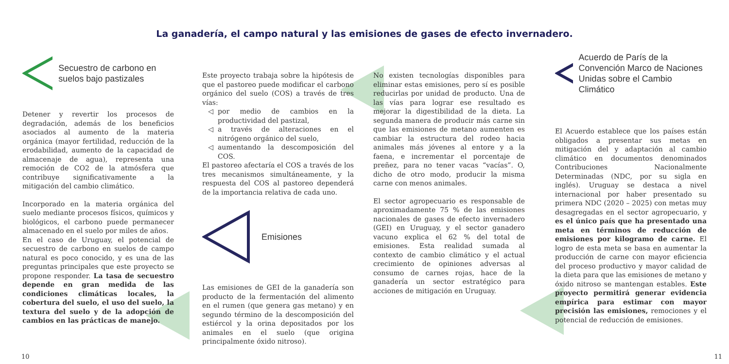La ganadería, el campo natural y las emisiones de gases de efecto invernadero.
Secuestro de carbono en suelos bajo pastizales
Detener y revertir los procesos de degradación, además de los beneficios asociados al aumento de la materia orgánica (mayor fertilidad, reducción de la erodabilidad, aumento de la capacidad de almacenaje de agua), representa una remoción de CO2 de la atmósfera que contribuye significativamente a la mitigación del cambio climático.
Incorporado en la materia orgánica del suelo mediante procesos físicos, químicos y biológicos, el carbono puede permanecer almacenado en el suelo por miles de años.
En el caso de Uruguay, el potencial de secuestro de carbono en suelos de campo natural es poco conocido, y es una de las preguntas principales que este proyecto se propone responder. La tasa de secuestro depende en gran medida de las condiciones climáticas locales, la cobertura del suelo, el uso del suelo, la textura del suelo y de la adopción de cambios en las prácticas de manejo.
Este proyecto trabaja sobre la hipótesis de que el pastoreo puede modificar el carbono orgánico del suelo (COS) a través de tres vías:
por medio de cambios en la productividad del pastizal,
a través de alteraciones en el nitrógeno orgánico del suelo,
aumentando la descomposición del COS.
El pastoreo afectaría el COS a través de los tres mecanismos simultáneamente, y la respuesta del COS al pastoreo dependerá de la importancia relativa de cada uno.
Emisiones
Las emisiones de GEI de la ganadería son producto de la fermentación del alimento en el rumen (que genera gas metano) y en segundo término de la descomposición del estiércol y la orina depositados por los animales en el suelo (que origina principalmente óxido nitroso).
No existen tecnologías disponibles para eliminar estas emisiones, pero sí es posible reducirlas por unidad de producto. Una de las vías para lograr ese resultado es mejorar la digestibilidad de la dieta. La segunda manera de producir más carne sin que las emisiones de metano aumenten es cambiar la estructura del rodeo hacia animales más jóvenes al entore y a la faena, e incrementar el porcentaje de preñez, para no tener vacas “vacías”. O, dicho de otro modo, producir la misma carne con menos animales.
El sector agropecuario es responsable de aproximadamente 75 % de las emisiones nacionales de gases de efecto invernadero (GEI) en Uruguay, y el sector ganadero vacuno explica el 62 % del total de emisiones. Esta realidad sumada al contexto de cambio climático y el actual crecimiento de opiniones adversas al consumo de carnes rojas, hace de la ganadería un sector estratégico para acciones de mitigación en Uruguay.
Acuerdo de París de la Convención Marco de Naciones Unidas sobre el Cambio Climático
El Acuerdo establece que los países están obligados a presentar sus metas en mitigación del y adaptación al cambio climático en documentos denominados Contribuciones Nacionalmente Determinadas (NDC, por su sigla en inglés). Uruguay se destaca a nivel internacional por haber presentado su primera NDC (2020 – 2025) con metas muy desagregadas en el sector agropecuario, y es el único país que ha presentado una meta en términos de reducción de emisiones por kilogramo de carne. El logro de esta meta se basa en aumentar la producción de carne con mayor eficiencia del proceso productivo y mayor calidad de la dieta para que las emisiones de metano y óxido nitroso se mantengan estables. Este proyecto permitirá generar evidencia empírica para estimar con mayor precisión las emisiones, remociones y el potencial de reducción de emisiones.
10 11